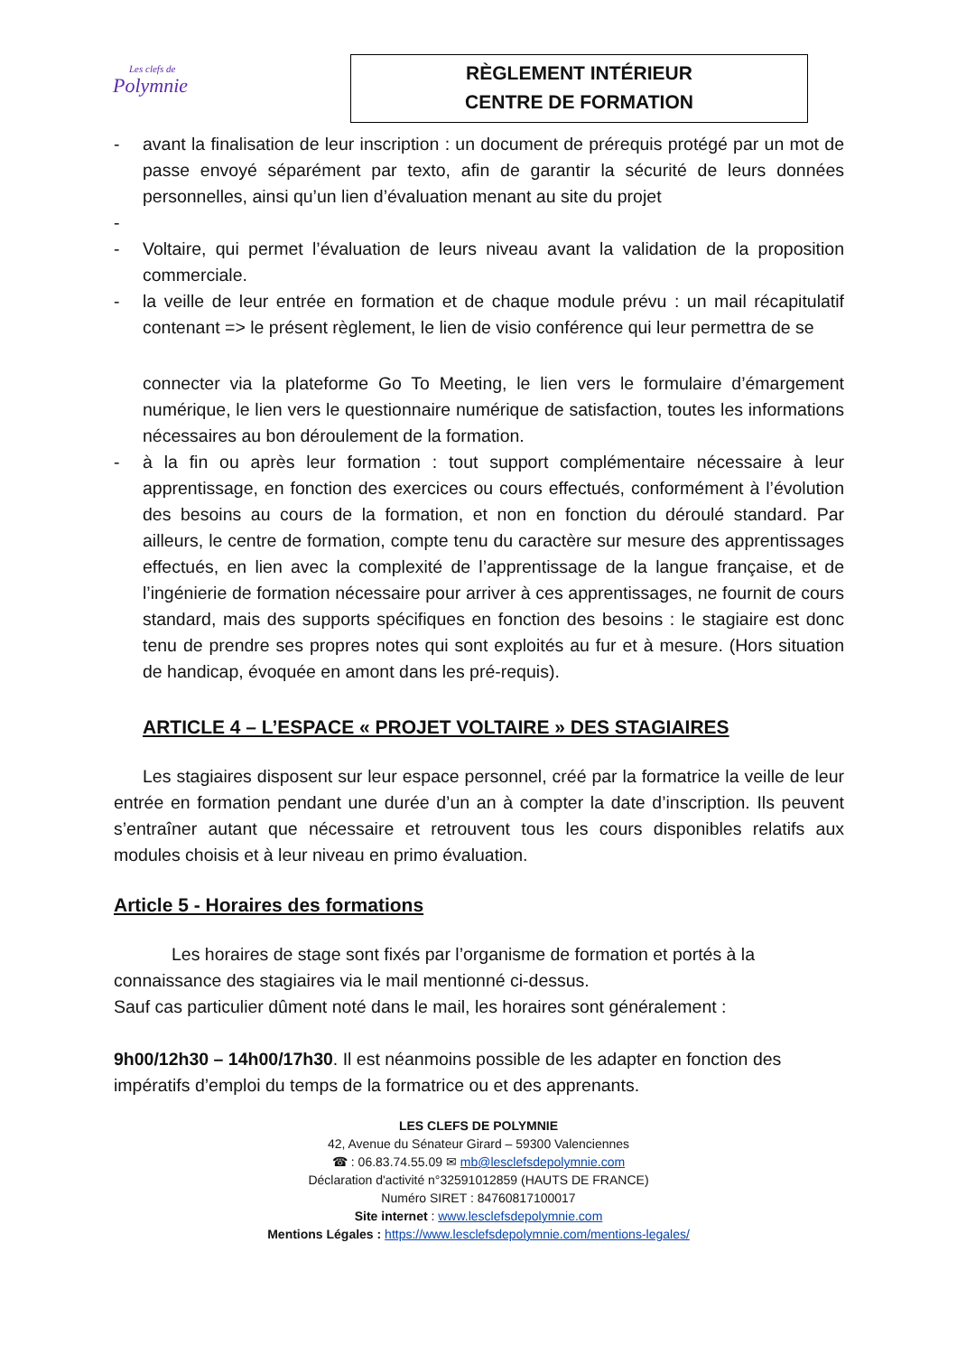Les clefs de
Polymnie
RÈGLEMENT INTÉRIEUR
CENTRE DE FORMATION
- avant la finalisation de leur inscription : un document de prérequis protégé par un mot de passe envoyé séparément par texto, afin de garantir la sécurité de leurs données personnelles, ainsi qu’un lien d’évaluation menant au site du projet
-
- Voltaire, qui permet l’évaluation de leurs niveau avant la validation de la proposition commerciale.
- la veille de leur entrée en formation et de chaque module prévu : un mail récapitulatif contenant => le présent règlement, le lien de visio conférence qui leur permettra de se
connecter via la plateforme Go To Meeting, le lien vers le formulaire d’émargement numérique, le lien vers le questionnaire numérique de satisfaction, toutes les informations nécessaires au bon déroulement de la formation.
- à la fin ou après leur formation : tout support complémentaire nécessaire à leur apprentissage, en fonction des exercices ou cours effectués, conformément à l’évolution des besoins au cours de la formation, et non en fonction du déroulé standard. Par ailleurs, le centre de formation, compte tenu du caractère sur mesure des apprentissages effectués, en lien avec la complexité de l’apprentissage de la langue française, et de l’ingénierie de formation nécessaire pour arriver à ces apprentissages, ne fournit de cours standard, mais des supports spécifiques en fonction des besoins : le stagiaire est donc tenu de prendre ses propres notes qui sont exploités au fur et à mesure. (Hors situation de handicap, évoquée en amont dans les pré-requis).
ARTICLE 4 – L’ESPACE « PROJET VOLTAIRE » DES STAGIAIRES
Les stagiaires disposent sur leur espace personnel, créé par la formatrice la veille de leur entrée en formation pendant une durée d’un an à compter la date d’inscription. Ils peuvent s’entraîner autant que nécessaire et retrouvent tous les cours disponibles relatifs aux modules choisis et à leur niveau en primo évaluation.
Article 5 - Horaires des formations
Les horaires de stage sont fixés par l’organisme de formation et portés à la connaissance des stagiaires via le mail mentionné ci-dessus.
Sauf cas particulier dûment noté dans le mail, les horaires sont généralement :
9h00/12h30 – 14h00/17h30. Il est néanmoins possible de les adapter en fonction des impératifs d’emploi du temps de la formatrice ou et des apprenants.
LES CLEFS DE POLYMNIE
42, Avenue du Sénateur Girard – 59300 Valenciennes
☎ : 06.83.74.55.09 ✉ mb@lesclefsdepolymnie.com
Déclaration d'activité n°32591012859 (HAUTS DE FRANCE)
Numéro SIRET : 84760817100017
Site internet : www.lesclefsdepolymnie.com
Mentions Légales : https://www.lesclefsdepolymnie.com/mentions-legales/